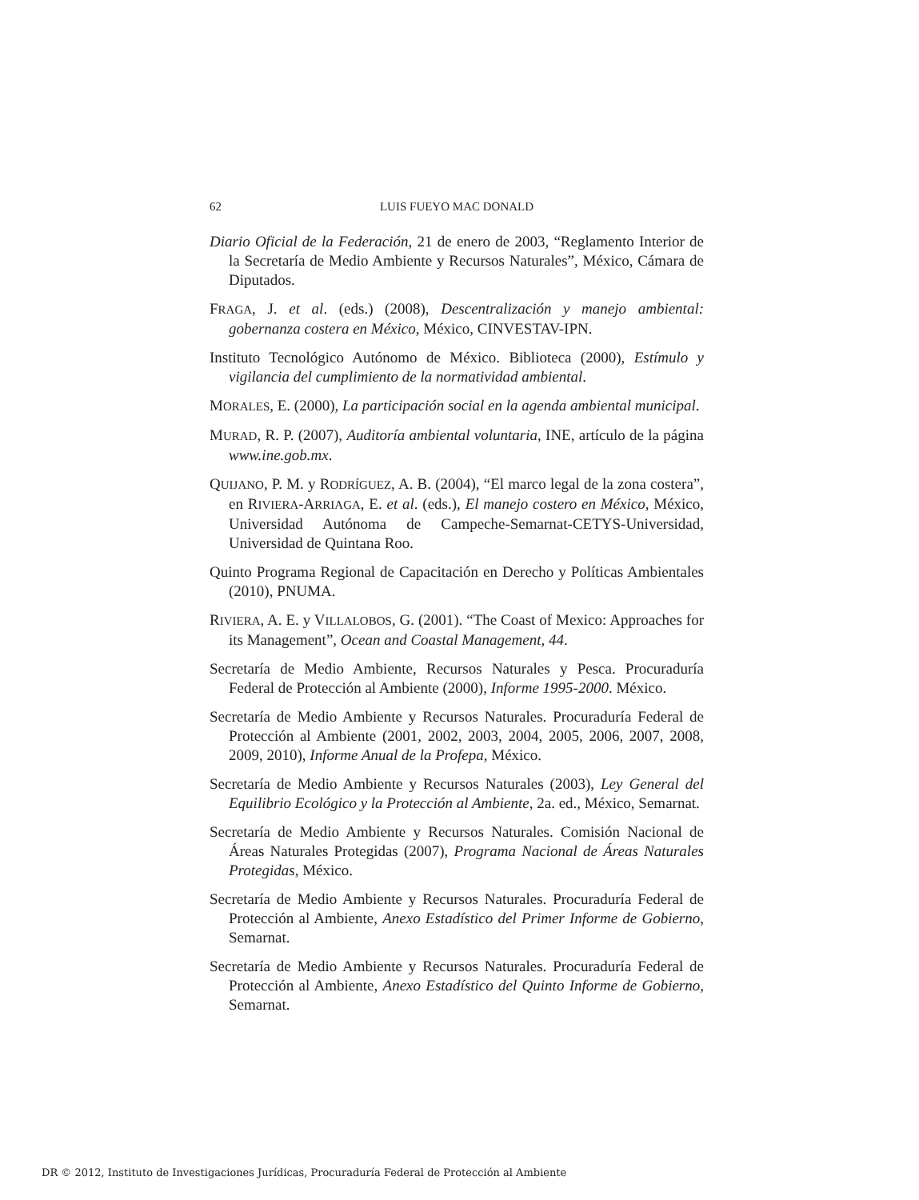62 LUIS FUEYO MAC DONALD
Diario Oficial de la Federación, 21 de enero de 2003, “Reglamento Interior de la Secretaría de Medio Ambiente y Recursos Naturales”, México, Cámara de Diputados.
FRAGA, J. et al. (eds.) (2008), Descentralización y manejo ambiental: gobernanza costera en México, México, CINVESTAV-IPN.
Instituto Tecnológico Autónomo de México. Biblioteca (2000), Estímulo y vigilancia del cumplimiento de la normatividad ambiental.
MORALES, E. (2000), La participación social en la agenda ambiental municipal.
MURAD, R. P. (2007), Auditoría ambiental voluntaria, INE, artículo de la página www.ine.gob.mx.
QUIJANO, P. M. y RODRÍGUEZ, A. B. (2004), “El marco legal de la zona costera”, en RIVIERA-ARRIAGA, E. et al. (eds.), El manejo costero en México, México, Universidad Autónoma de Campeche-Semarnat-CETYS-Universidad, Universidad de Quintana Roo.
Quinto Programa Regional de Capacitación en Derecho y Políticas Ambientales (2010), PNUMA.
RIVIERA, A. E. y VILLALOBOS, G. (2001). “The Coast of Mexico: Approaches for its Management”, Ocean and Coastal Management, 44.
Secretaría de Medio Ambiente, Recursos Naturales y Pesca. Procuraduría Federal de Protección al Ambiente (2000), Informe 1995-2000. México.
Secretaría de Medio Ambiente y Recursos Naturales. Procuraduría Federal de Protección al Ambiente (2001, 2002, 2003, 2004, 2005, 2006, 2007, 2008, 2009, 2010), Informe Anual de la Profepa, México.
Secretaría de Medio Ambiente y Recursos Naturales (2003), Ley General del Equilibrio Ecológico y la Protección al Ambiente, 2a. ed., México, Semarnat.
Secretaría de Medio Ambiente y Recursos Naturales. Comisión Nacional de Áreas Naturales Protegidas (2007), Programa Nacional de Áreas Naturales Protegidas, México.
Secretaría de Medio Ambiente y Recursos Naturales. Procuraduría Federal de Protección al Ambiente, Anexo Estadístico del Primer Informe de Gobierno, Semarnat.
Secretaría de Medio Ambiente y Recursos Naturales. Procuraduría Federal de Protección al Ambiente, Anexo Estadístico del Quinto Informe de Gobierno, Semarnat.
DR © 2012, Instituto de Investigaciones Jurídicas, Procuraduría Federal de Protección al Ambiente